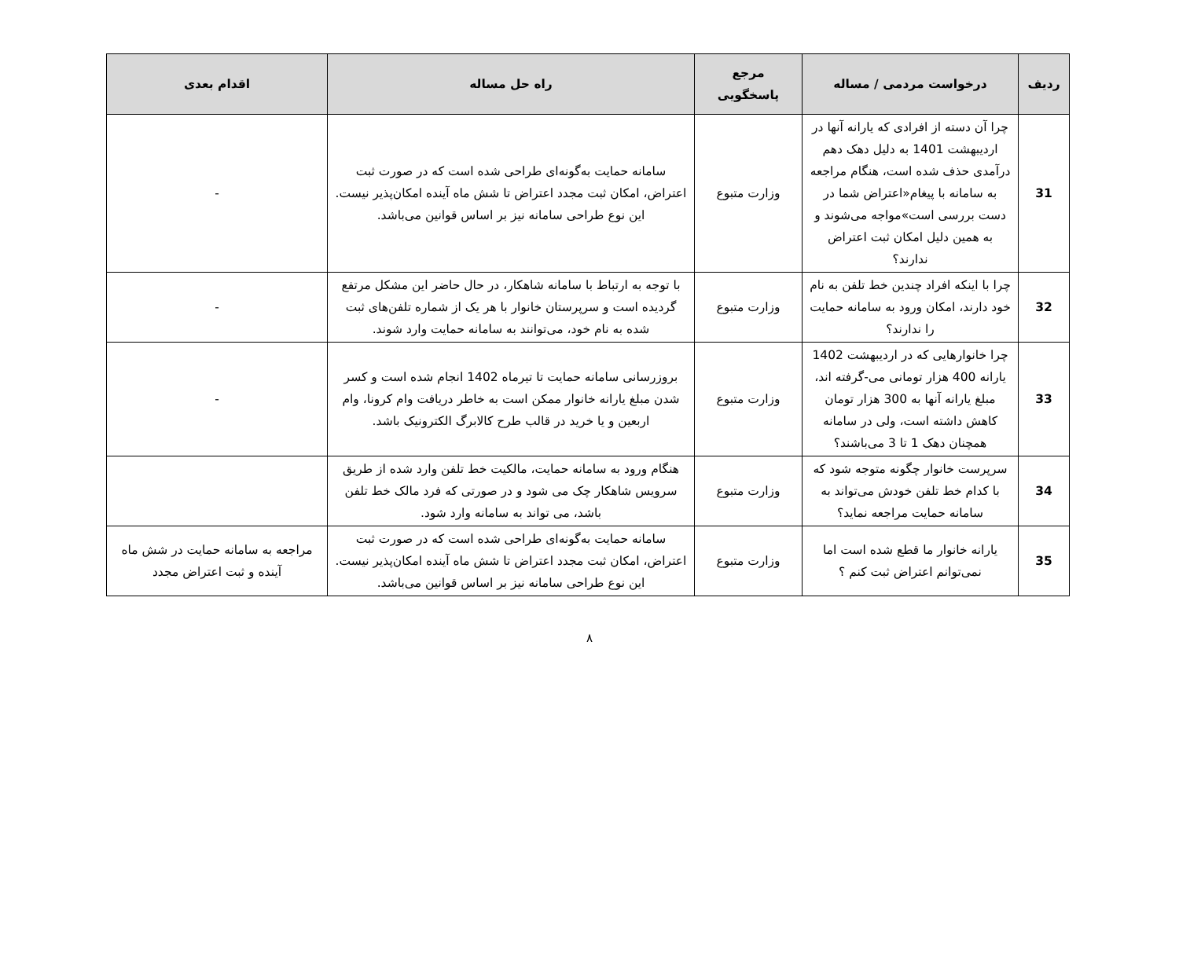| ردیف | درخواست مردمی / مساله | مرجع پاسخگویی | راه حل مساله | اقدام بعدی |
| --- | --- | --- | --- | --- |
| 31 | چرا آن دسته از افرادی که یارانه آنها در اردیبهشت 1401 به دلیل دهک دهم درآمدی حذف شده است، هنگام مراجعه به سامانه با پیغام«اعتراض شما در دست بررسی است»مواجه می‌شوند و به همین دلیل امکان ثبت اعتراض ندارند؟ | وزارت متبوع | سامانه حمایت به‌گونه‌ای طراحی شده است که در صورت ثبت اعتراض، امکان ثبت مجدد اعتراض تا شش ماه آینده امکان‌پذیر نیست. این نوع طراحی سامانه نیز بر اساس قوانین می‌باشد. | - |
| 32 | چرا با اینکه افراد چندین خط تلفن به نام خود دارند، امکان ورود به سامانه حمایت را ندارند؟ | وزارت متبوع | با توجه به ارتباط با سامانه شاهکار، در حال حاضر این مشکل مرتفع گردیده است و سرپرستان خانوار با هر یک از شماره تلفن‌های ثبت شده به نام خود، می‌توانند به سامانه حمایت وارد شوند. | - |
| 33 | چرا خانوارهایی که در اردیبهشت 1402 یارانه 400 هزار تومانی می-گرفته اند، مبلغ یارانه آنها به 300 هزار تومان کاهش داشته است، ولی در سامانه همچنان دهک 1 تا 3 می‌باشند؟ | وزارت متبوع | بروزرسانی سامانه حمایت تا تیرماه 1402 انجام شده است و کسر شدن مبلغ یارانه خانوار ممکن است به خاطر دریافت وام کرونا، وام اربعین و یا خرید در قالب طرح کالابرگ الکترونیک باشد. | - |
| 34 | سرپرست خانوار چگونه متوجه شود که با کدام خط تلفن خودش می‌تواند به سامانه حمایت مراجعه نماید؟ | وزارت متبوع | هنگام ورود به سامانه حمایت، مالکیت خط تلفن وارد شده از طریق سرویس شاهکار چک می شود و در صورتی که فرد مالک خط تلفن باشد، می تواند به سامانه وارد شود. | |
| 35 | یارانه خانوار ما قطع شده است اما نمی‌توانم اعتراض ثبت کنم ؟ | وزارت متبوع | سامانه حمایت به‌گونه‌ای طراحی شده است که در صورت ثبت اعتراض، امکان ثبت مجدد اعتراض تا شش ماه آینده امکان‌پذیر نیست. این نوع طراحی سامانه نیز بر اساس قوانین می‌باشد. | مراجعه به سامانه حمایت در شش ماه آینده و ثبت اعتراض مجدد |
۸